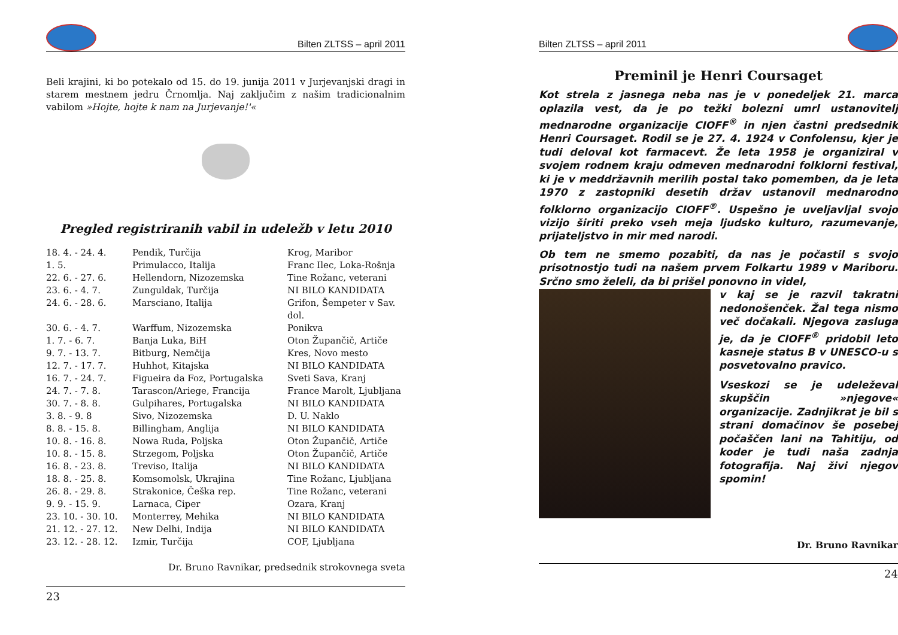Bilten ZLTSS – april 2011
Beli krajini, ki bo potekalo od 15. do 19. junija 2011 v Jurjevanjski dragi in starem mestnem jedru Črnomlja. Naj zaključim z našim tradicionalnim vabilom »Hojte, hojte k nam na Jurjevanje!'«
Pregled registriranih vabil in udeležb v letu 2010
| 18. 4. - 24. 4. | Pendik, Turčija | Krog, Maribor |
| 1. 5. | Primulacco, Italija | Franc Ilec, Loka-Rošnja |
| 22. 6. - 27. 6. | Hellendorn, Nizozemska | Tine Rožanc, veterani |
| 23. 6. - 4. 7. | Zunguldak, Turčija | NI BILO KANDIDATA |
| 24. 6. - 28. 6. | Marsciano, Italija | Grifon, Šempeter v Sav. dol. |
| 30. 6. - 4. 7. | Warffum, Nizozemska | Ponikva |
| 1. 7. - 6. 7. | Banja Luka, BiH | Oton Župančič, Artiče |
| 9. 7. - 13. 7. | Bitburg, Nemčija | Kres, Novo mesto |
| 12. 7. - 17. 7. | Huhhot, Kitajska | NI BILO KANDIDATA |
| 16. 7. - 24. 7. | Figueira da Foz, Portugalska | Sveti Sava, Kranj |
| 24. 7. - 7. 8. | Tarascon/Ariege, Francija | France Marolt, Ljubljana |
| 30. 7. - 8. 8. | Gulpihares, Portugalska | NI BILO KANDIDATA |
| 3. 8. - 9. 8 | Sivo, Nizozemska | D. U. Naklo |
| 8. 8. - 15. 8. | Billingham, Anglija | NI BILO KANDIDATA |
| 10. 8. - 16. 8. | Nowa Ruda, Poljska | Oton Župančič, Artiče |
| 10. 8. - 15. 8. | Strzegom, Poljska | Oton Župančič, Artiče |
| 16. 8. - 23. 8. | Treviso, Italija | NI BILO KANDIDATA |
| 18. 8. - 25. 8. | Komsomolsk, Ukrajina | Tine Rožanc, Ljubljana |
| 26. 8. - 29. 8. | Strakonice, Češka rep. | Tine Rožanc, veterani |
| 9. 9. - 15. 9. | Larnaca, Ciper | Ozara, Kranj |
| 23. 10. - 30. 10. | Monterrey, Mehika | NI BILO KANDIDATA |
| 21. 12. - 27. 12. | New Delhi, Indija | NI BILO KANDIDATA |
| 23. 12. - 28. 12. | Izmir, Turčija | COF, Ljubljana |
Dr. Bruno Ravnikar, predsednik strokovnega sveta
23
Bilten ZLTSS – april 2011
Preminil je Henri Coursaget
Kot strela z jasnega neba nas je v ponedeljek 21. marca oplazila vest, da je po težki bolezni umrl ustanovitelj mednarodne organizacije CIOFF<sup>®</sup> in njen častni predsednik Henri Coursaget. Rodil se je 27. 4. 1924 v Confolensu, kjer je tudi deloval kot farmacevt. Že leta 1958 je organiziral v svojem rodnem kraju odmeven mednarodni folklorni festival, ki je v meddržavnih merilih postal tako pomemben, da je leta 1970 z zastopniki desetih držav ustanovil mednarodno folklorno organizacijo CIOFF<sup>®</sup>. Uspešno je uveljavljal svojo vizijo širiti preko vseh meja ljudsko kulturo, razumevanje, prijateljstvo in mir med narodi.
Ob tem ne smemo pozabiti, da nas je počastil s svojo prisotnostjo tudi na našem prvem Folkartu 1989 v Mariboru. Srčno smo želeli, da bi prišel ponovno in videl,
v kaj se je razvil takratni nedonošenček. Žal tega nismo več dočakali. Njegova zasluga je, da je CIOFF<sup>®</sup> pridobil leto kasneje status B v UNESCO-u s posvetovalno pravico.
Vseskozi se je udeleževal skupščin »njegove« organizacije. Zadnjikrat je bil s strani domačinov še posebej počaščen lani na Tahitiju, od koder je tudi naša zadnja fotografija. Naj živi njegov spomin!
Dr. Bruno Ravnikar
24